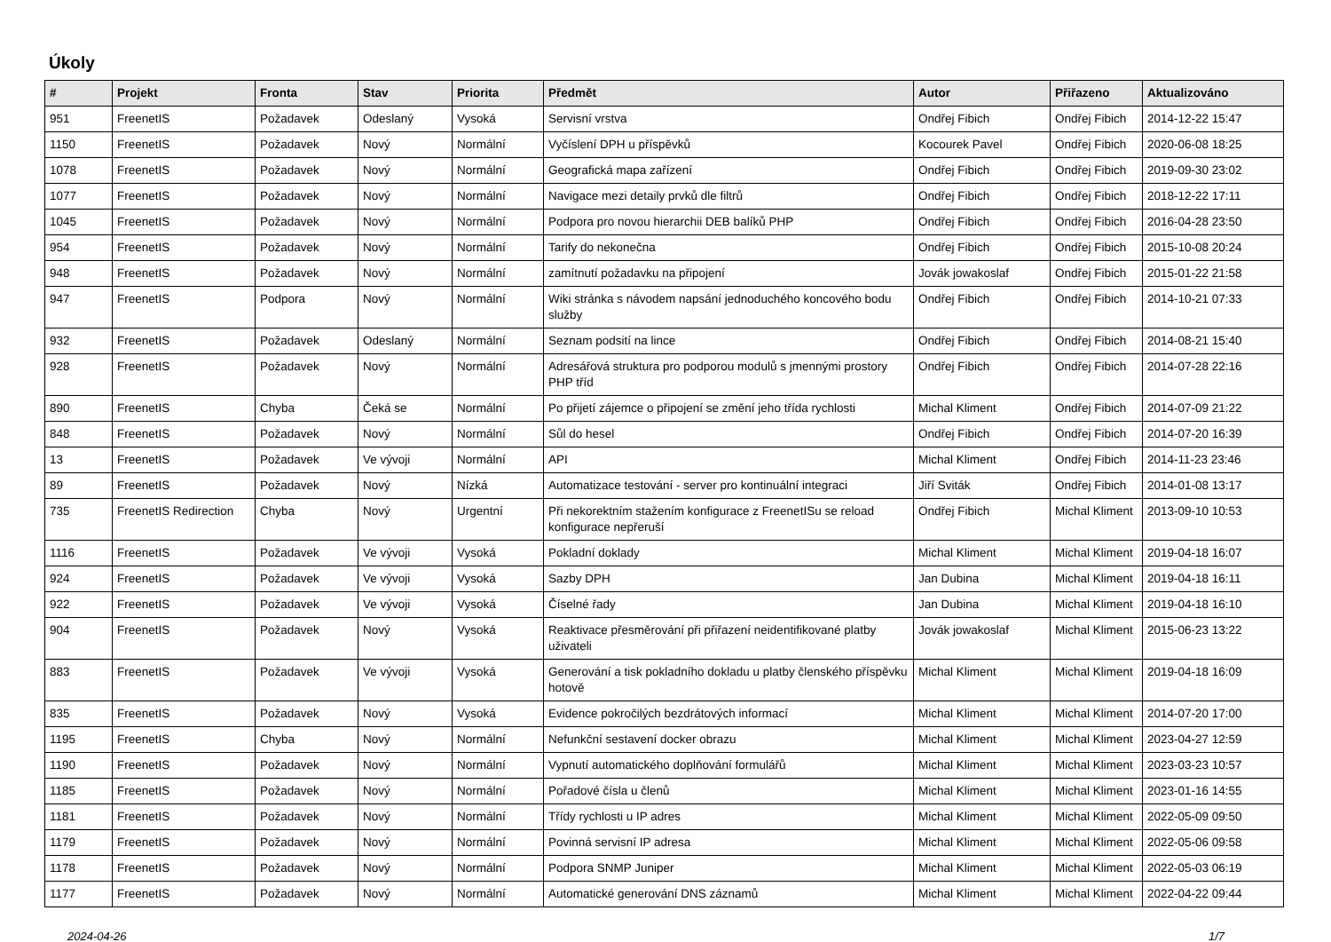Úkoly
| # | Projekt | Fronta | Stav | Priorita | Předmět | Autor | Přiřazeno | Aktualizováno |
| --- | --- | --- | --- | --- | --- | --- | --- | --- |
| 951 | FreenetIS | Požadavek | Odeslaný | Vysoká | Servisní vrstva | Ondřej Fibich | Ondřej Fibich | 2014-12-22 15:47 |
| 1150 | FreenetIS | Požadavek | Nový | Normální | Vyčíslení DPH u příspěvků | Kocourek Pavel | Ondřej Fibich | 2020-06-08 18:25 |
| 1078 | FreenetIS | Požadavek | Nový | Normální | Geografická mapa zařízení | Ondřej Fibich | Ondřej Fibich | 2019-09-30 23:02 |
| 1077 | FreenetIS | Požadavek | Nový | Normální | Navigace mezi detaily prvků dle filtrů | Ondřej Fibich | Ondřej Fibich | 2018-12-22 17:11 |
| 1045 | FreenetIS | Požadavek | Nový | Normální | Podpora pro novou hierarchii DEB balíků PHP | Ondřej Fibich | Ondřej Fibich | 2016-04-28 23:50 |
| 954 | FreenetIS | Požadavek | Nový | Normální | Tarify do nekonečna | Ondřej Fibich | Ondřej Fibich | 2015-10-08 20:24 |
| 948 | FreenetIS | Požadavek | Nový | Normální | zamítnutí požadavku na připojení | Jovák jowakoslaf | Ondřej Fibich | 2015-01-22 21:58 |
| 947 | FreenetIS | Podpora | Nový | Normální | Wiki stránka s návodem napsání jednoduchého koncového bodu služby | Ondřej Fibich | Ondřej Fibich | 2014-10-21 07:33 |
| 932 | FreenetIS | Požadavek | Odeslaný | Normální | Seznam podsití na lince | Ondřej Fibich | Ondřej Fibich | 2014-08-21 15:40 |
| 928 | FreenetIS | Požadavek | Nový | Normální | Adresářová struktura pro podporou modulů s jmennými prostory PHP tříd | Ondřej Fibich | Ondřej Fibich | 2014-07-28 22:16 |
| 890 | FreenetIS | Chyba | Čeká se | Normální | Po přijetí zájemce o připojení se změní jeho třída rychlosti | Michal Kliment | Ondřej Fibich | 2014-07-09 21:22 |
| 848 | FreenetIS | Požadavek | Nový | Normální | Sůl do hesel | Ondřej Fibich | Ondřej Fibich | 2014-07-20 16:39 |
| 13 | FreenetIS | Požadavek | Ve vývoji | Normální | API | Michal Kliment | Ondřej Fibich | 2014-11-23 23:46 |
| 89 | FreenetIS | Požadavek | Nový | Nízká | Automatizace testování - server pro kontinuální integraci | Jiří Sviták | Ondřej Fibich | 2014-01-08 13:17 |
| 735 | FreenetIS Redirection | Chyba | Nový | Urgentní | Při nekorektním stažením konfigurace z FreenetISu se reload konfigurace nepřeruší | Ondřej Fibich | Michal Kliment | 2013-09-10 10:53 |
| 1116 | FreenetIS | Požadavek | Ve vývoji | Vysoká | Pokladní doklady | Michal Kliment | Michal Kliment | 2019-04-18 16:07 |
| 924 | FreenetIS | Požadavek | Ve vývoji | Vysoká | Sazby DPH | Jan Dubina | Michal Kliment | 2019-04-18 16:11 |
| 922 | FreenetIS | Požadavek | Ve vývoji | Vysoká | Číselné řady | Jan Dubina | Michal Kliment | 2019-04-18 16:10 |
| 904 | FreenetIS | Požadavek | Nový | Vysoká | Reaktivace přesměrování při přiřazení neidentifikované platby uživateli | Jovák jowakoslaf | Michal Kliment | 2015-06-23 13:22 |
| 883 | FreenetIS | Požadavek | Ve vývoji | Vysoká | Generování a tisk pokladního dokladu u platby členského příspěvku hotově | Michal Kliment | Michal Kliment | 2019-04-18 16:09 |
| 835 | FreenetIS | Požadavek | Nový | Vysoká | Evidence pokročilých bezdrátových informací | Michal Kliment | Michal Kliment | 2014-07-20 17:00 |
| 1195 | FreenetIS | Chyba | Nový | Normální | Nefunkční sestavení docker obrazu | Michal Kliment | Michal Kliment | 2023-04-27 12:59 |
| 1190 | FreenetIS | Požadavek | Nový | Normální | Vypnutí automatického doplňování formulářů | Michal Kliment | Michal Kliment | 2023-03-23 10:57 |
| 1185 | FreenetIS | Požadavek | Nový | Normální | Pořadové čísla u členů | Michal Kliment | Michal Kliment | 2023-01-16 14:55 |
| 1181 | FreenetIS | Požadavek | Nový | Normální | Třídy rychlosti u IP adres | Michal Kliment | Michal Kliment | 2022-05-09 09:50 |
| 1179 | FreenetIS | Požadavek | Nový | Normální | Povinná servisní IP adresa | Michal Kliment | Michal Kliment | 2022-05-06 09:58 |
| 1178 | FreenetIS | Požadavek | Nový | Normální | Podpora SNMP Juniper | Michal Kliment | Michal Kliment | 2022-05-03 06:19 |
| 1177 | FreenetIS | Požadavek | Nový | Normální | Automatické generování DNS záznamů | Michal Kliment | Michal Kliment | 2022-04-22 09:44 |
2024-04-26 1/7